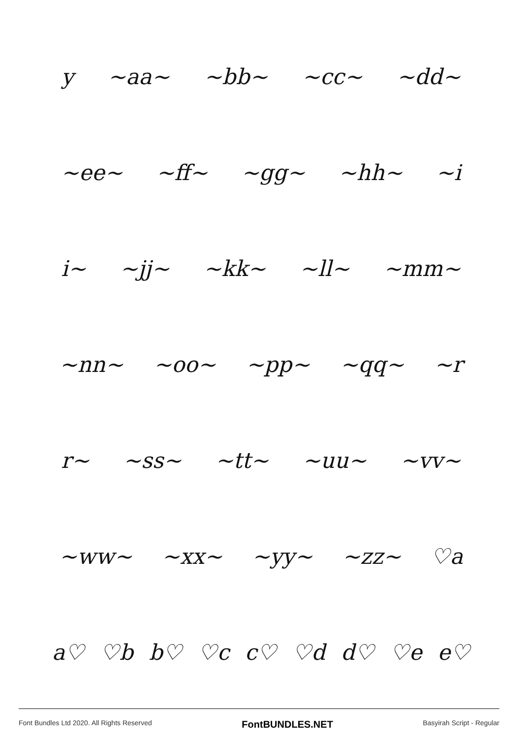y ~aa~ ~bb~ ~cc~ ~dd~
~ee~ ~ff~ ~gg~ ~hh~ ~i
i~ ~jj~ ~kk~ ~ll~ ~mm~
~nn~ ~oo~ ~pp~ ~qq~ ~r
r~ ~ss~ ~tt~ ~uu~ ~vv~
~ww~ ~xx~ ~yy~ ~zz~ ♡a
a♡ ♡b b♡ ♡c c♡ ♡d d♡ ♡e e♡
Font Bundles Ltd 2020. All Rights Reserved FontBUNDLES.NET Basyirah Script - Regular